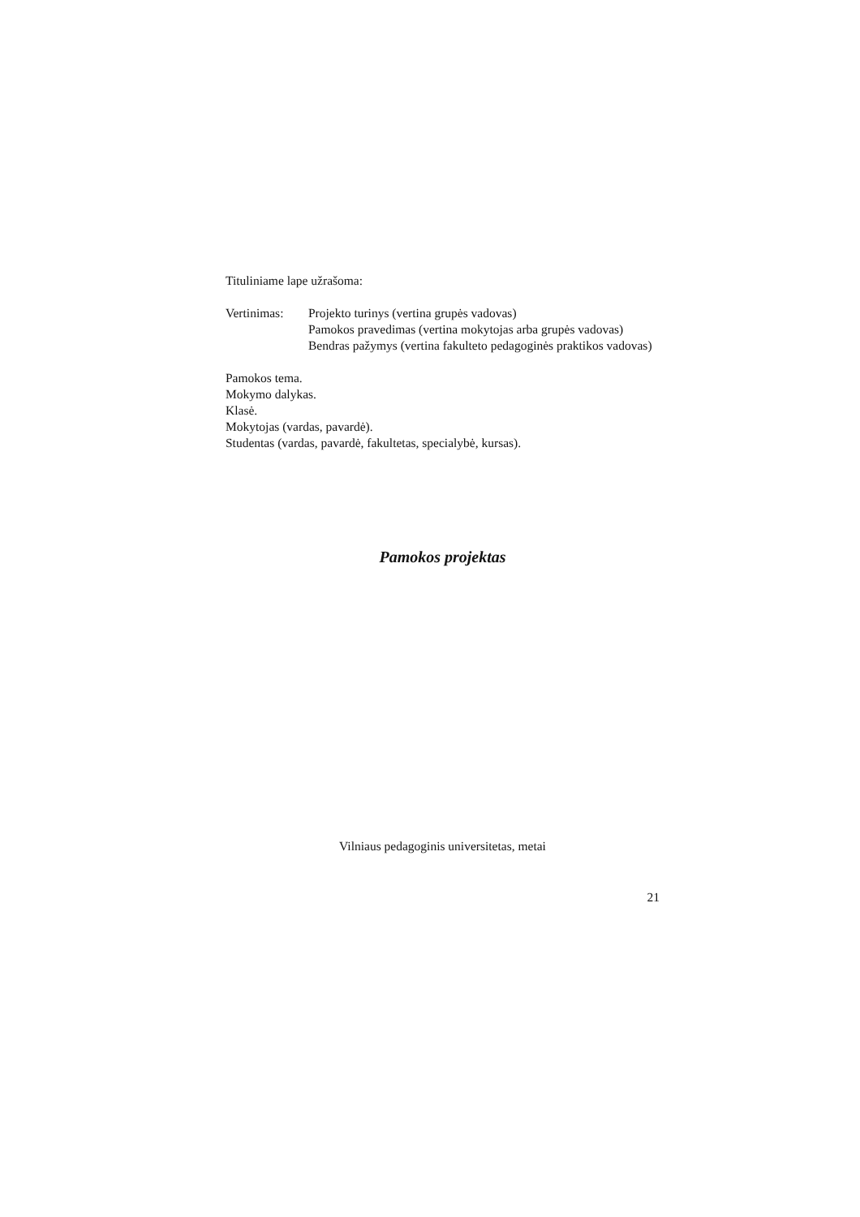Tituliniame lape užrašoma:
Vertinimas:
Projekto turinys (vertina grupės vadovas)
Pamokos pravedimas (vertina mokytojas arba grupės vadovas)
Bendras pažymys (vertina fakulteto pedagoginės praktikos vadovas)
Pamokos tema.
Mokymo dalykas.
Klasė.
Mokytojas (vardas, pavardė).
Studentas (vardas, pavardė, fakultetas, specialybė, kursas).
Pamokos projektas
Vilniaus pedagoginis universitetas, metai
21